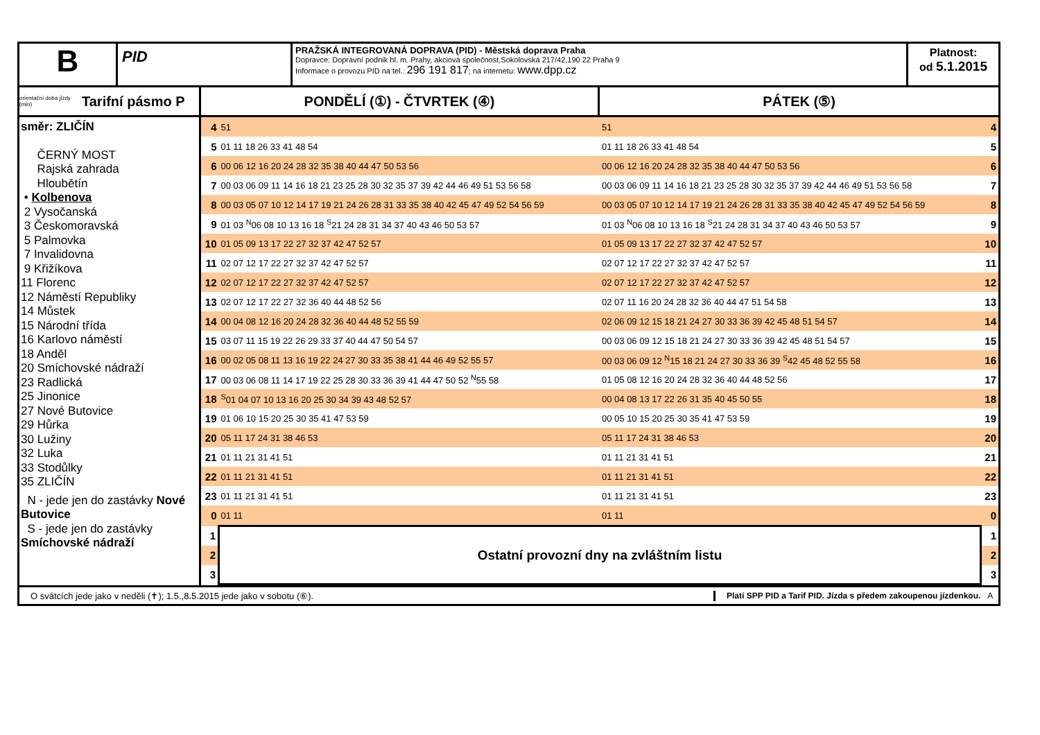B
PID
PRAŽSKÁ INTEGROVANÁ DOPRAVA (PID) - Městská doprava Praha
Dopravce: Dopravní podnik hl. m. Prahy, akciová společnost,Sokolovská 217/42,190 22 Praha 9
Informace o provozu PID na tel.: 296 191 817; na internetu: www.dpp.cz
Platnost:
od 5.1.2015
orientační doba jízdy (min) Tarifní pásmo P
PONDĚLÍ (①) - ČTVRTEK (④)
PÁTEK (⑤)
směr: ZLIČÍN
ČERNÝ MOST
Rajská zahrada
Hloubětín
• Kolbenova
2 Vysočanská
3 Českomoravská
5 Palmovka
7 Invalidovna
9 Křižíkova
11 Florenc
12 Náměstí Republiky
14 Můstek
15 Národní třída
16 Karlovo náměstí
18 Anděl
20 Smíchovské nádraží
23 Radlická
25 Jinonice
27 Nové Butovice
29 Hůrka
30 Lužiny
32 Luka
33 Stodůlky
35 ZLIČÍN
N - jede jen do zastávky Nové Butovice
S - jede jen do zastávky Smíchovské nádraží
| 4 | 51 | 51 | 4 |
| 5 | 01 11 18 26 33 41 48 54 | 01 11 18 26 33 41 48 54 | 5 |
| 6 | 00 06 12 16 20 24 28 32 35 38 40 44 47 50 53 56 | 00 06 12 16 20 24 28 32 35 38 40 44 47 50 53 56 | 6 |
| 7 | 00 03 06 09 11 14 16 18 21 23 25 28 30 32 35 37 39 42 44 46 49 51 53 56 58 | 00 03 06 09 11 14 16 18 21 23 25 28 30 32 35 37 39 42 44 46 49 51 53 56 58 | 7 |
| 8 | 00 03 05 07 10 12 14 17 19 21 24 26 28 31 33 35 38 40 42 45 47 49 52 54 56 59 | 00 03 05 07 10 12 14 17 19 21 24 26 28 31 33 35 38 40 42 45 47 49 52 54 56 59 | 8 |
| 9 | 01 03 <sup>N</sup>06 08 10 13 16 18 <sup>S</sup>21 24 28 31 34 37 40 43 46 50 53 57 | 01 03 <sup>N</sup>06 08 10 13 16 18 <sup>S</sup>21 24 28 31 34 37 40 43 46 50 53 57 | 9 |
| 10 | 01 05 09 13 17 22 27 32 37 42 47 52 57 | 01 05 09 13 17 22 27 32 37 42 47 52 57 | 10 |
| 11 | 02 07 12 17 22 27 32 37 42 47 52 57 | 02 07 12 17 22 27 32 37 42 47 52 57 | 11 |
| 12 | 02 07 12 17 22 27 32 37 42 47 52 57 | 02 07 12 17 22 27 32 37 42 47 52 57 | 12 |
| 13 | 02 07 12 17 22 27 32 36 40 44 48 52 56 | 02 07 11 16 20 24 28 32 36 40 44 47 51 54 58 | 13 |
| 14 | 00 04 08 12 16 20 24 28 32 36 40 44 48 52 55 59 | 02 06 09 12 15 18 21 24 27 30 33 36 39 42 45 48 51 54 57 | 14 |
| 15 | 03 07 11 15 19 22 26 29 33 37 40 44 47 50 54 57 | 00 03 06 09 12 15 18 21 24 27 30 33 36 39 42 45 48 51 54 57 | 15 |
| 16 | 00 02 05 08 11 13 16 19 22 24 27 30 33 35 38 41 44 46 49 52 55 57 | 00 03 06 09 12 <sup>N</sup>15 18 21 24 27 30 33 36 39 <sup>S</sup>42 45 48 52 55 58 | 16 |
| 17 | 00 03 06 08 11 14 17 19 22 25 28 30 33 36 39 41 44 47 50 52 <sup>N</sup>55 58 | 01 05 08 12 16 20 24 28 32 36 40 44 48 52 56 | 17 |
| 18 | <sup>S</sup>01 04 07 10 13 16 20 25 30 34 39 43 48 52 57 | 00 04 08 13 17 22 26 31 35 40 45 50 55 | 18 |
| 19 | 01 06 10 15 20 25 30 35 41 47 53 59 | 00 05 10 15 20 25 30 35 41 47 53 59 | 19 |
| 20 | 05 11 17 24 31 38 46 53 | 05 11 17 24 31 38 46 53 | 20 |
| 21 | 01 11 21 31 41 51 | 01 11 21 31 41 51 | 21 |
| 22 | 01 11 21 31 41 51 | 01 11 21 31 41 51 | 22 |
| 23 | 01 11 21 31 41 51 | 01 11 21 31 41 51 | 23 |
| 0 | 01 11 | 01 11 | 0 |
| 1 | Ostatní provozní dny na zvláštním listu | | 1 |
| 2 | | | 2 |
| 3 | | | 3 |
O svátcích jede jako v neděli (✝); 1.5.,8.5.2015 jede jako v sobotu (⑥).
Platí SPP PID a Tarif PID. Jízda s předem zakoupenou jízdenkou. A